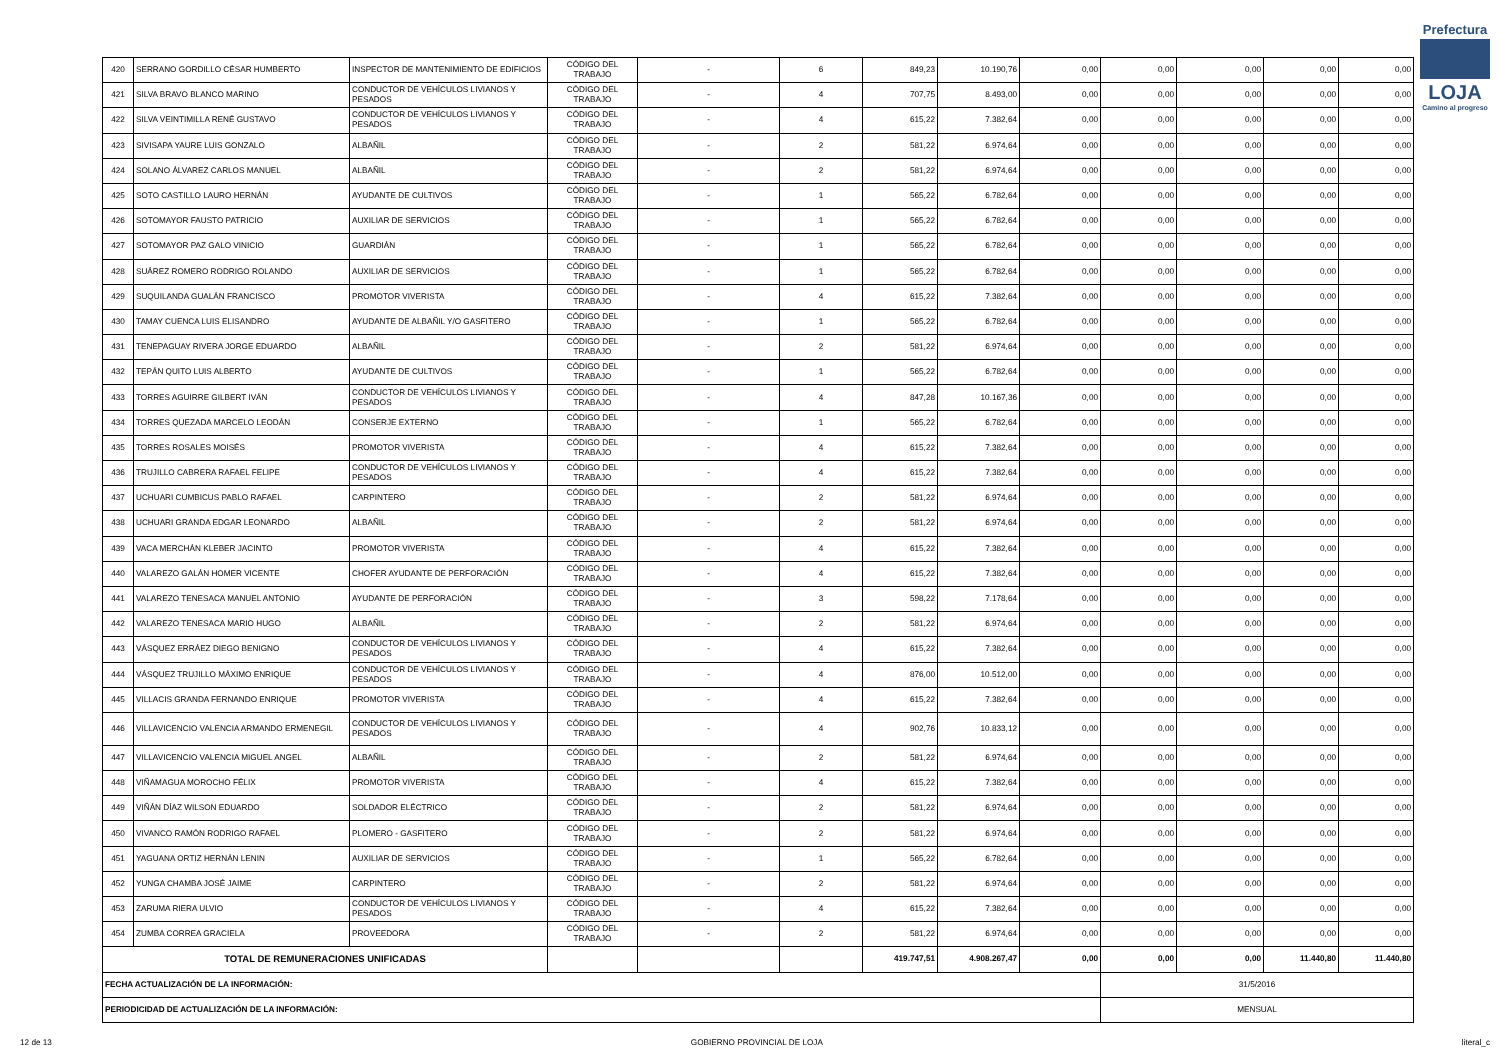Prefectura
LOJA
Camino al progreso
| 420 | SERRANO GORDILLO CÉSAR HUMBERTO | INSPECTOR DE MANTENIMIENTO DE EDIFICIOS | CÓDIGO DEL TRABAJO | - | 6 | 849,23 | 10.190,76 | 0,00 | 0,00 | 0,00 | 0,00 | 0,00 |
| 421 | SILVA BRAVO BLANCO MARINO | CONDUCTOR DE VEHÍCULOS LIVIANOS Y PESADOS | CÓDIGO DEL TRABAJO | - | 4 | 707,75 | 8.493,00 | 0,00 | 0,00 | 0,00 | 0,00 | 0,00 |
| 422 | SILVA VEINTIMILLA RENÉ GUSTAVO | CONDUCTOR DE VEHÍCULOS LIVIANOS Y PESADOS | CÓDIGO DEL TRABAJO | - | 4 | 615,22 | 7.382,64 | 0,00 | 0,00 | 0,00 | 0,00 | 0,00 |
| 423 | SIVISAPA YAURE LUIS GONZALO | ALBAÑIL | CÓDIGO DEL TRABAJO | - | 2 | 581,22 | 6.974,64 | 0,00 | 0,00 | 0,00 | 0,00 | 0,00 |
| 424 | SOLANO ÁLVAREZ CARLOS MANUEL | ALBAÑIL | CÓDIGO DEL TRABAJO | - | 2 | 581,22 | 6.974,64 | 0,00 | 0,00 | 0,00 | 0,00 | 0,00 |
| 425 | SOTO CASTILLO LAURO HERNÁN | AYUDANTE DE CULTIVOS | CÓDIGO DEL TRABAJO | - | 1 | 565,22 | 6.782,64 | 0,00 | 0,00 | 0,00 | 0,00 | 0,00 |
| 426 | SOTOMAYOR FAUSTO PATRICIO | AUXILIAR DE SERVICIOS | CÓDIGO DEL TRABAJO | - | 1 | 565,22 | 6.782,64 | 0,00 | 0,00 | 0,00 | 0,00 | 0,00 |
| 427 | SOTOMAYOR PAZ GALO VINICIO | GUARDIÁN | CÓDIGO DEL TRABAJO | - | 1 | 565,22 | 6.782,64 | 0,00 | 0,00 | 0,00 | 0,00 | 0,00 |
| 428 | SUÁREZ ROMERO RODRIGO ROLANDO | AUXILIAR DE SERVICIOS | CÓDIGO DEL TRABAJO | - | 1 | 565,22 | 6.782,64 | 0,00 | 0,00 | 0,00 | 0,00 | 0,00 |
| 429 | SUQUILANDA GUALÁN FRANCISCO | PROMOTOR VIVERISTA | CÓDIGO DEL TRABAJO | - | 4 | 615,22 | 7.382,64 | 0,00 | 0,00 | 0,00 | 0,00 | 0,00 |
| 430 | TAMAY CUENCA LUIS ELISANDRO | AYUDANTE DE ALBAÑIL Y/O GASFITERO | CÓDIGO DEL TRABAJO | - | 1 | 565,22 | 6.782,64 | 0,00 | 0,00 | 0,00 | 0,00 | 0,00 |
| 431 | TENEPAGUAY RIVERA JORGE EDUARDO | ALBAÑIL | CÓDIGO DEL TRABAJO | - | 2 | 581,22 | 6.974,64 | 0,00 | 0,00 | 0,00 | 0,00 | 0,00 |
| 432 | TEPÁN QUITO LUIS ALBERTO | AYUDANTE DE CULTIVOS | CÓDIGO DEL TRABAJO | - | 1 | 565,22 | 6.782,64 | 0,00 | 0,00 | 0,00 | 0,00 | 0,00 |
| 433 | TORRES AGUIRRE GILBERT IVÁN | CONDUCTOR DE VEHÍCULOS LIVIANOS Y PESADOS | CÓDIGO DEL TRABAJO | - | 4 | 847,28 | 10.167,36 | 0,00 | 0,00 | 0,00 | 0,00 | 0,00 |
| 434 | TORRES QUEZADA MARCELO LEODÁN | CONSERJE EXTERNO | CÓDIGO DEL TRABAJO | - | 1 | 565,22 | 6.782,64 | 0,00 | 0,00 | 0,00 | 0,00 | 0,00 |
| 435 | TORRES ROSALES MOISÉS | PROMOTOR VIVERISTA | CÓDIGO DEL TRABAJO | - | 4 | 615,22 | 7.382,64 | 0,00 | 0,00 | 0,00 | 0,00 | 0,00 |
| 436 | TRUJILLO CABRERA RAFAEL FELIPE | CONDUCTOR DE VEHÍCULOS LIVIANOS Y PESADOS | CÓDIGO DEL TRABAJO | - | 4 | 615,22 | 7.382,64 | 0,00 | 0,00 | 0,00 | 0,00 | 0,00 |
| 437 | UCHUARI CUMBICUS PABLO RAFAEL | CARPINTERO | CÓDIGO DEL TRABAJO | - | 2 | 581,22 | 6.974,64 | 0,00 | 0,00 | 0,00 | 0,00 | 0,00 |
| 438 | UCHUARI GRANDA EDGAR LEONARDO | ALBAÑIL | CÓDIGO DEL TRABAJO | - | 2 | 581,22 | 6.974,64 | 0,00 | 0,00 | 0,00 | 0,00 | 0,00 |
| 439 | VACA MERCHÁN KLEBER JACINTO | PROMOTOR VIVERISTA | CÓDIGO DEL TRABAJO | - | 4 | 615,22 | 7.382,64 | 0,00 | 0,00 | 0,00 | 0,00 | 0,00 |
| 440 | VALAREZO GALÁN HOMER VICENTE | CHOFER AYUDANTE DE PERFORACIÓN | CÓDIGO DEL TRABAJO | - | 4 | 615,22 | 7.382,64 | 0,00 | 0,00 | 0,00 | 0,00 | 0,00 |
| 441 | VALAREZO TENESACA MANUEL ANTONIO | AYUDANTE DE PERFORACIÓN | CÓDIGO DEL TRABAJO | - | 3 | 598,22 | 7.178,64 | 0,00 | 0,00 | 0,00 | 0,00 | 0,00 |
| 442 | VALAREZO TENESACA MARIO HUGO | ALBAÑIL | CÓDIGO DEL TRABAJO | - | 2 | 581,22 | 6.974,64 | 0,00 | 0,00 | 0,00 | 0,00 | 0,00 |
| 443 | VÁSQUEZ ERRÁEZ DIEGO BENIGNO | CONDUCTOR DE VEHÍCULOS LIVIANOS Y PESADOS | CÓDIGO DEL TRABAJO | - | 4 | 615,22 | 7.382,64 | 0,00 | 0,00 | 0,00 | 0,00 | 0,00 |
| 444 | VÁSQUEZ TRUJILLO MÁXIMO ENRIQUE | CONDUCTOR DE VEHÍCULOS LIVIANOS Y PESADOS | CÓDIGO DEL TRABAJO | - | 4 | 876,00 | 10.512,00 | 0,00 | 0,00 | 0,00 | 0,00 | 0,00 |
| 445 | VILLACIS GRANDA FERNANDO ENRIQUE | PROMOTOR VIVERISTA | CÓDIGO DEL TRABAJO | - | 4 | 615,22 | 7.382,64 | 0,00 | 0,00 | 0,00 | 0,00 | 0,00 |
| 446 | VILLAVICENCIO VALENCIA ARMANDO ERMENEGIL | CONDUCTOR DE VEHÍCULOS LIVIANOS Y PESADOS | CÓDIGO DEL TRABAJO | - | 4 | 902,76 | 10.833,12 | 0,00 | 0,00 | 0,00 | 0,00 | 0,00 |
| 447 | VILLAVICENCIO VALENCIA MIGUEL ANGEL | ALBAÑIL | CÓDIGO DEL TRABAJO | - | 2 | 581,22 | 6.974,64 | 0,00 | 0,00 | 0,00 | 0,00 | 0,00 |
| 448 | VIÑAMAGUA MOROCHO FÉLIX | PROMOTOR VIVERISTA | CÓDIGO DEL TRABAJO | - | 4 | 615,22 | 7.382,64 | 0,00 | 0,00 | 0,00 | 0,00 | 0,00 |
| 449 | VIÑÁN DÍAZ WILSON EDUARDO | SOLDADOR ELÉCTRICO | CÓDIGO DEL TRABAJO | - | 2 | 581,22 | 6.974,64 | 0,00 | 0,00 | 0,00 | 0,00 | 0,00 |
| 450 | VIVANCO RAMÓN RODRIGO RAFAEL | PLOMERO - GASFITERO | CÓDIGO DEL TRABAJO | - | 2 | 581,22 | 6.974,64 | 0,00 | 0,00 | 0,00 | 0,00 | 0,00 |
| 451 | YAGUANA ORTIZ HERNÁN LENIN | AUXILIAR DE SERVICIOS | CÓDIGO DEL TRABAJO | - | 1 | 565,22 | 6.782,64 | 0,00 | 0,00 | 0,00 | 0,00 | 0,00 |
| 452 | YUNGA CHAMBA JOSÉ JAIME | CARPINTERO | CÓDIGO DEL TRABAJO | - | 2 | 581,22 | 6.974,64 | 0,00 | 0,00 | 0,00 | 0,00 | 0,00 |
| 453 | ZARUMA RIERA ULVIO | CONDUCTOR DE VEHÍCULOS LIVIANOS Y PESADOS | CÓDIGO DEL TRABAJO | - | 4 | 615,22 | 7.382,64 | 0,00 | 0,00 | 0,00 | 0,00 | 0,00 |
| 454 | ZUMBA CORREA GRACIELA | PROVEEDORA | CÓDIGO DEL TRABAJO | - | 2 | 581,22 | 6.974,64 | 0,00 | 0,00 | 0,00 | 0,00 | 0,00 |
| TOTAL DE REMUNERACIONES UNIFICADAS | | | | | | 419.747,51 | 4.908.267,47 | 0,00 | 0,00 | 0,00 | 11.440,80 | 11.440,80 |
| FECHA ACTUALIZACIÓN DE LA INFORMACIÓN: | | | | | | | | | 31/5/2016 | | | |
| PERIODICIDAD DE ACTUALIZACIÓN DE LA INFORMACIÓN: | | | | | | | | | MENSUAL | | | |
12 de 13 GOBIERNO PROVINCIAL DE LOJA literal_c